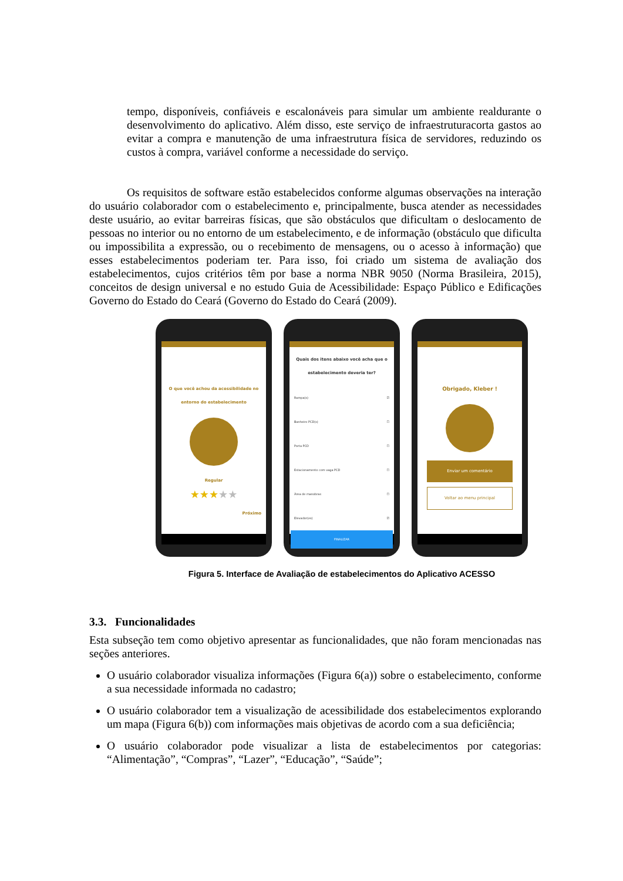tempo, disponíveis, confiáveis e escalonáveis para simular um ambiente realdurante o desenvolvimento do aplicativo. Além disso, este serviço de infraestruturacorta gastos ao evitar a compra e manutenção de uma infraestrutura física de servidores, reduzindo os custos à compra, variável conforme a necessidade do serviço.
Os requisitos de software estão estabelecidos conforme algumas observações na interação do usuário colaborador com o estabelecimento e, principalmente, busca atender as necessidades deste usuário, ao evitar barreiras físicas, que são obstáculos que dificultam o deslocamento de pessoas no interior ou no entorno de um estabelecimento, e de informação (obstáculo que dificulta ou impossibilita a expressão, ou o recebimento de mensagens, ou o acesso à informação) que esses estabelecimentos poderiam ter. Para isso, foi criado um sistema de avaliação dos estabelecimentos, cujos critérios têm por base a norma NBR 9050 (Norma Brasileira, 2015), conceitos de design universal e no estudo Guia de Acessibilidade: Espaço Público e Edificações Governo do Estado do Ceará (Governo do Estado do Ceará (2009).
O que você achou da acessibilidade no entorno do estabelecimento
Regular
★★★★★
Próximo
Quais dos itens abaixo você acha que o estabelecimento deveria ter?
Rampa(s) ☑
Banheiro PCD(s) ☐
Porta PCD ☐
Estacionamento com vaga PCD ☐
Área de manobras ☐
Elevador(es) ☑
FINALIZAR
Obrigado, Kleber !
Enviar um comentário
Voltar ao menu principal
Figura 5. Interface de Avaliação de estabelecimentos do Aplicativo ACESSO
3.3. Funcionalidades
Esta subseção tem como objetivo apresentar as funcionalidades, que não foram mencionadas nas seções anteriores.
O usuário colaborador visualiza informações (Figura 6(a)) sobre o estabelecimento, conforme a sua necessidade informada no cadastro;
O usuário colaborador tem a visualização de acessibilidade dos estabelecimentos explorando um mapa (Figura 6(b)) com informações mais objetivas de acordo com a sua deficiência;
O usuário colaborador pode visualizar a lista de estabelecimentos por categorias: “Alimentação”, “Compras”, “Lazer”, “Educação”, “Saúde”;